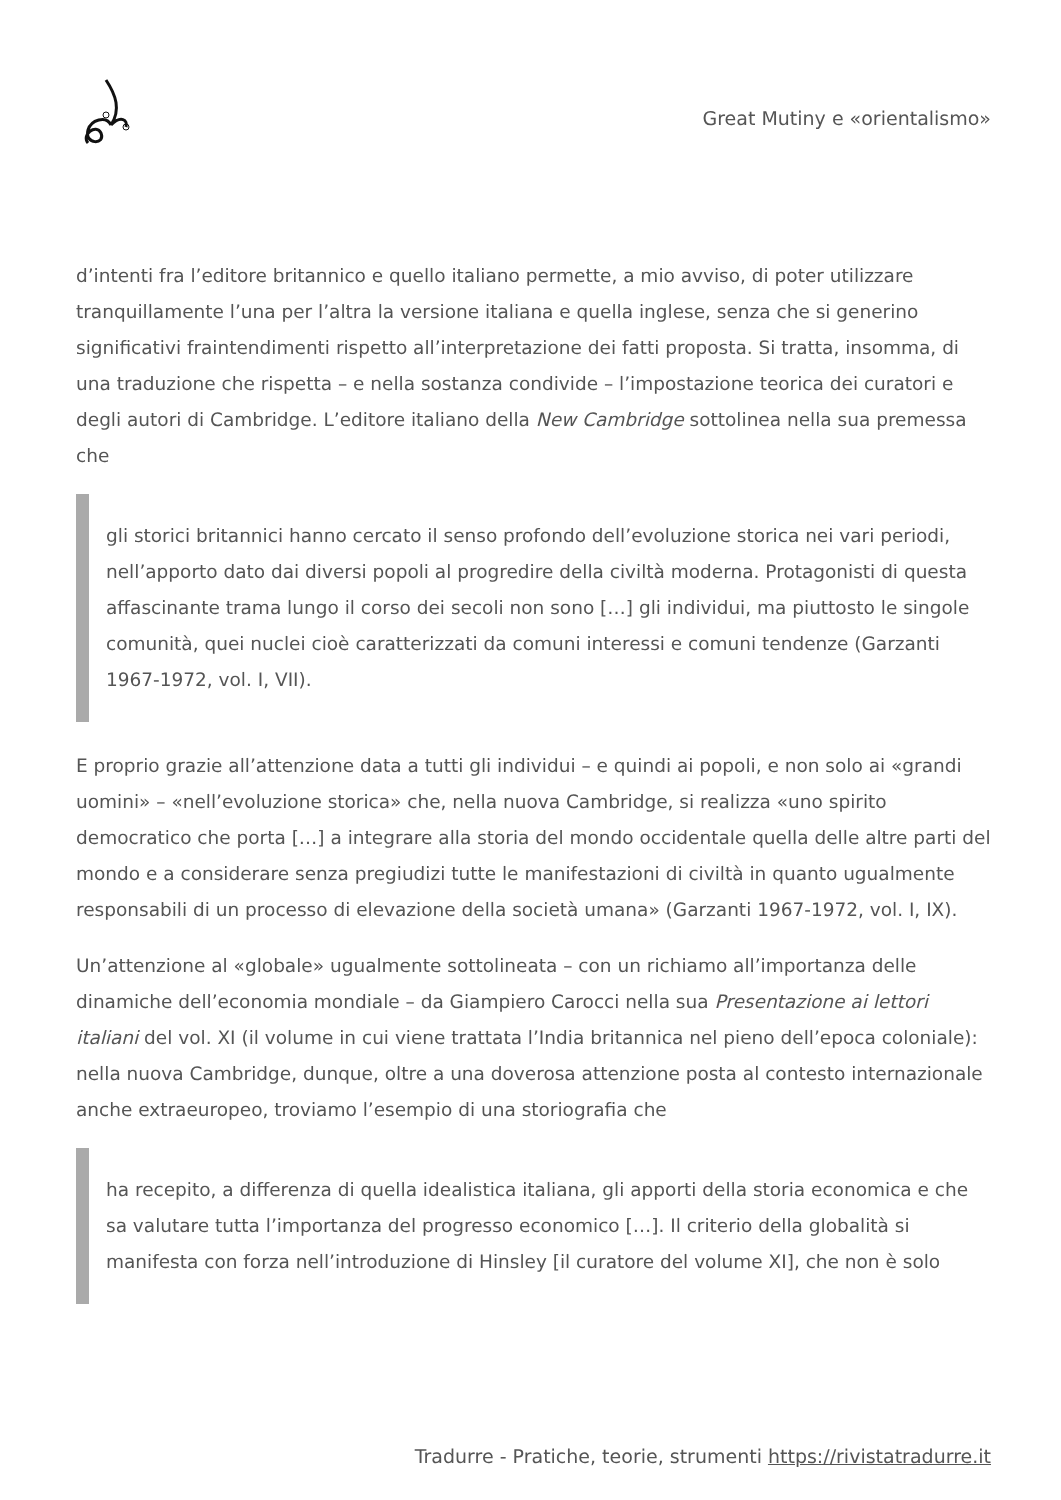Great Mutiny e «orientalismo»
d’intenti fra l’editore britannico e quello italiano permette, a mio avviso, di poter utilizzare tranquillamente l’una per l’altra la versione italiana e quella inglese, senza che si generino significativi fraintendimenti rispetto all’interpretazione dei fatti proposta. Si tratta, insomma, di una traduzione che rispetta – e nella sostanza condivide – l’impostazione teorica dei curatori e degli autori di Cambridge. L’editore italiano della New Cambridge sottolinea nella sua premessa che
gli storici britannici hanno cercato il senso profondo dell’evoluzione storica nei vari periodi, nell’apporto dato dai diversi popoli al progredire della civiltà moderna. Protagonisti di questa affascinante trama lungo il corso dei secoli non sono […] gli individui, ma piuttosto le singole comunità, quei nuclei cioè caratterizzati da comuni interessi e comuni tendenze (Garzanti 1967-1972, vol. I, VII).
E proprio grazie all’attenzione data a tutti gli individui – e quindi ai popoli, e non solo ai «grandi uomini» – «nell’evoluzione storica» che, nella nuova Cambridge, si realizza «uno spirito democratico che porta […] a integrare alla storia del mondo occidentale quella delle altre parti del mondo e a considerare senza pregiudizi tutte le manifestazioni di civiltà in quanto ugualmente responsabili di un processo di elevazione della società umana» (Garzanti 1967-1972, vol. I, IX).
Un’attenzione al «globale» ugualmente sottolineata – con un richiamo all’importanza delle dinamiche dell’economia mondiale – da Giampiero Carocci nella sua Presentazione ai lettori italiani del vol. XI (il volume in cui viene trattata l’India britannica nel pieno dell’epoca coloniale): nella nuova Cambridge, dunque, oltre a una doverosa attenzione posta al contesto internazionale anche extraeuropeo, troviamo l’esempio di una storiografia che
ha recepito, a differenza di quella idealistica italiana, gli apporti della storia economica e che sa valutare tutta l’importanza del progresso economico […]. Il criterio della globalità si manifesta con forza nell’introduzione di Hinsley [il curatore del volume XI], che non è solo
Tradurre - Pratiche, teorie, strumenti https://rivistatradurre.it